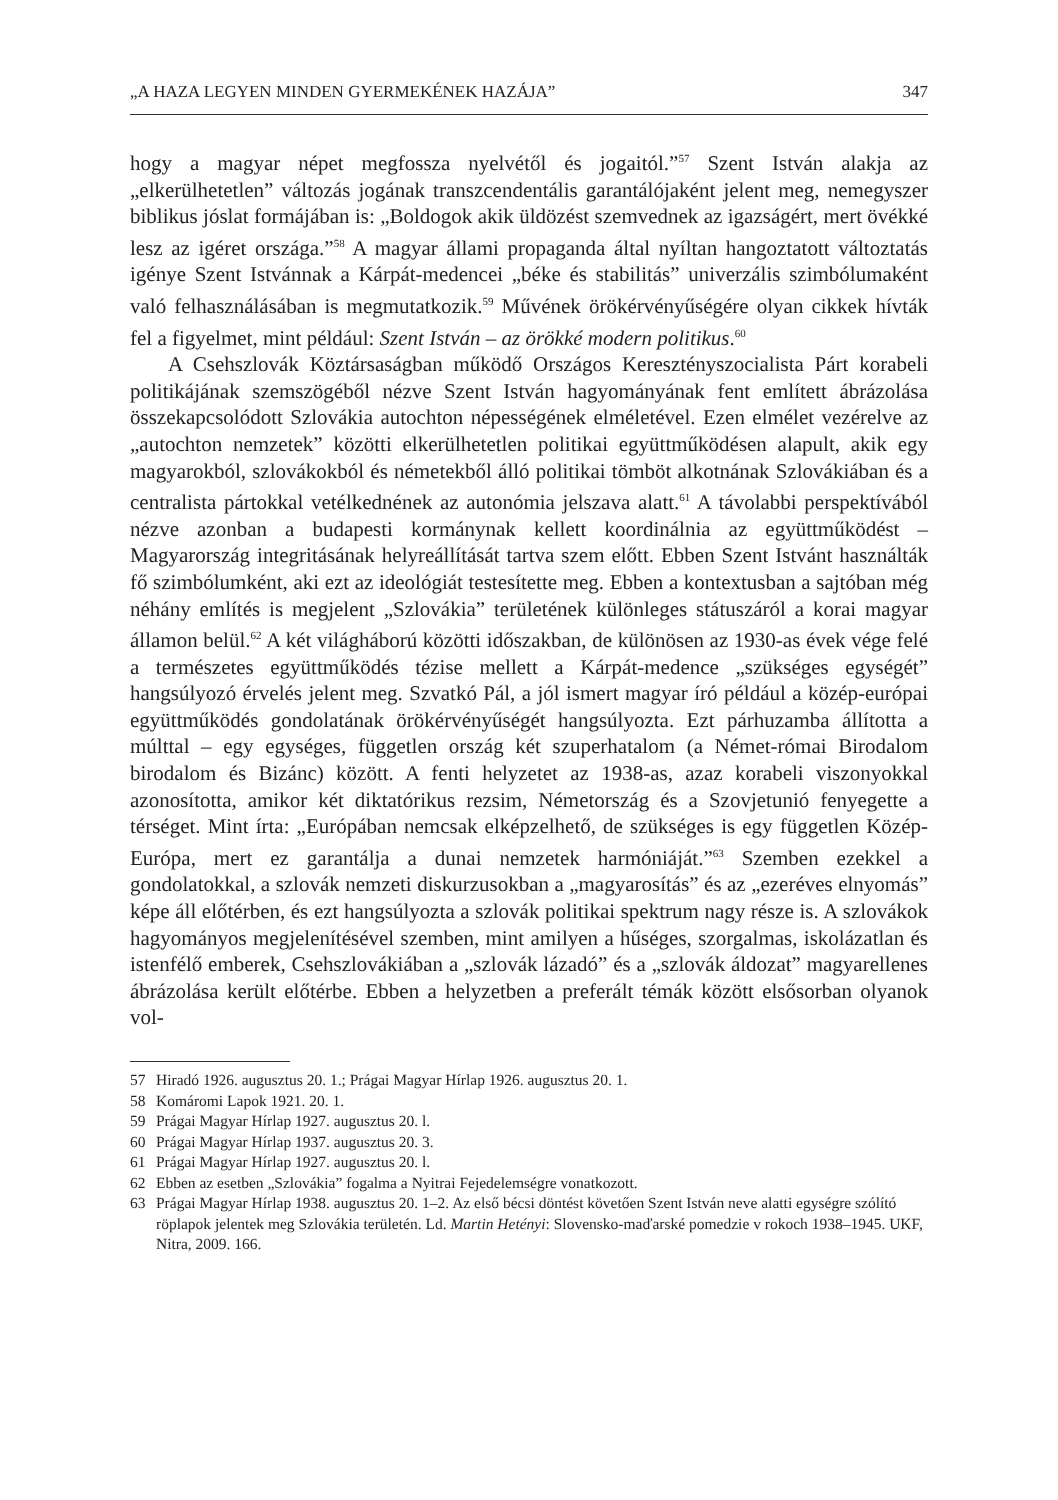„A HAZA LEGYEN MINDEN GYERMEKÉNEK HAZÁJA” 347
hogy a magyar népet megfossza nyelvétől és jogaitól.”<sup>57</sup> Szent István alakja az „elkerülhetetlen” változás jogának transzcendentális garantálójaként jelent meg, nemegyszer biblikus jóslat formájában is: „Boldogok akik üldözést szemvednek az igazságért, mert övékké lesz az igéret országa.”<sup>58</sup> A magyar állami propaganda által nyíltan hangoztatott változtatás igénye Szent Istvánnak a Kárpát-medencei „béke és stabilitás” univerzális szimbólumaként való felhasználásában is megmutatkozik.<sup>59</sup> Művének örökérvényűségére olyan cikkek hívták fel a figyelmet, mint például: Szent István – az örökké modern politikus.<sup>60</sup>
A Csehszlovák Köztársaságban működő Országos Keresztényszocialista Párt korabeli politikájának szemszögéből nézve Szent István hagyományának fent említett ábrázolása összekapcsolódott Szlovákia autochton népességének elméletével. Ezen elmélet vezérelve az „autochton nemzetek” közötti elkerülhetetlen politikai együttműködésen alapult, akik egy magyarokból, szlovákokból és németekből álló politikai tömböt alkotnának Szlovákiában és a centralista pártokkal vetélkednének az autonómia jelszava alatt.<sup>61</sup> A távolabbi perspektívából nézve azonban a budapesti kormánynak kellett koordinálnia az együttműködést – Magyarország integritásának helyreállítását tartva szem előtt. Ebben Szent Istvánt használták fő szimbólumként, aki ezt az ideológiát testesítette meg. Ebben a kontextusban a sajtóban még néhány említés is megjelent „Szlovákia” területének különleges státuszáról a korai magyar államon belül.<sup>62</sup> A két világháború közötti időszakban, de különösen az 1930-as évek vége felé a természetes együttműködés tézise mellett a Kárpát-medence „szükséges egységét” hangsúlyozó érvelés jelent meg. Szvatkó Pál, a jól ismert magyar író például a közép-európai együttműködés gondolatának örökérvényűségét hangsúlyozta. Ezt párhuzamba állította a múlttal – egy egységes, független ország két szuperhatalom (a Német-római Birodalom birodalom és Bizánc) között. A fenti helyzetet az 1938-as, azaz korabeli viszonyokkal azonosította, amikor két diktatórikus rezsim, Németország és a Szovjetunió fenyegette a térséget. Mint írta: „Európában nemcsak elképzelhető, de szükséges is egy független Közép-Európa, mert ez garantálja a dunai nemzetek harmóniáját.”<sup>63</sup> Szemben ezekkel a gondolatokkal, a szlovák nemzeti diskurzusokban a „magyarosítás” és az „ezeréves elnyomás” képe áll előtérben, és ezt hangsúlyozta a szlovák politikai spektrum nagy része is. A szlovákok hagyományos megjelenítésével szemben, mint amilyen a hűséges, szorgalmas, iskolázatlan és istenfélő emberek, Csehszlovákiában a „szlovák lázadó” és a „szlovák áldozat” magyarellenes ábrázolása került előtérbe. Ebben a helyzetben a preferált témák között elsősorban olyanok vol-
57 Hiradó 1926. augusztus 20. 1.; Prágai Magyar Hírlap 1926. augusztus 20. 1.
58 Komáromi Lapok 1921. 20. 1.
59 Prágai Magyar Hírlap 1927. augusztus 20. l.
60 Prágai Magyar Hírlap 1937. augusztus 20. 3.
61 Prágai Magyar Hírlap 1927. augusztus 20. l.
62 Ebben az esetben „Szlovákia” fogalma a Nyitrai Fejedelemségre vonatkozott.
63 Prágai Magyar Hírlap 1938. augusztus 20. 1–2. Az első bécsi döntést követően Szent István neve alatti egységre szólító röplapok jelentek meg Szlovákia területén. Ld. Martin Hetényi: Slovensko-maďarské pomedzie v rokoch 1938–1945. UKF, Nitra, 2009. 166.